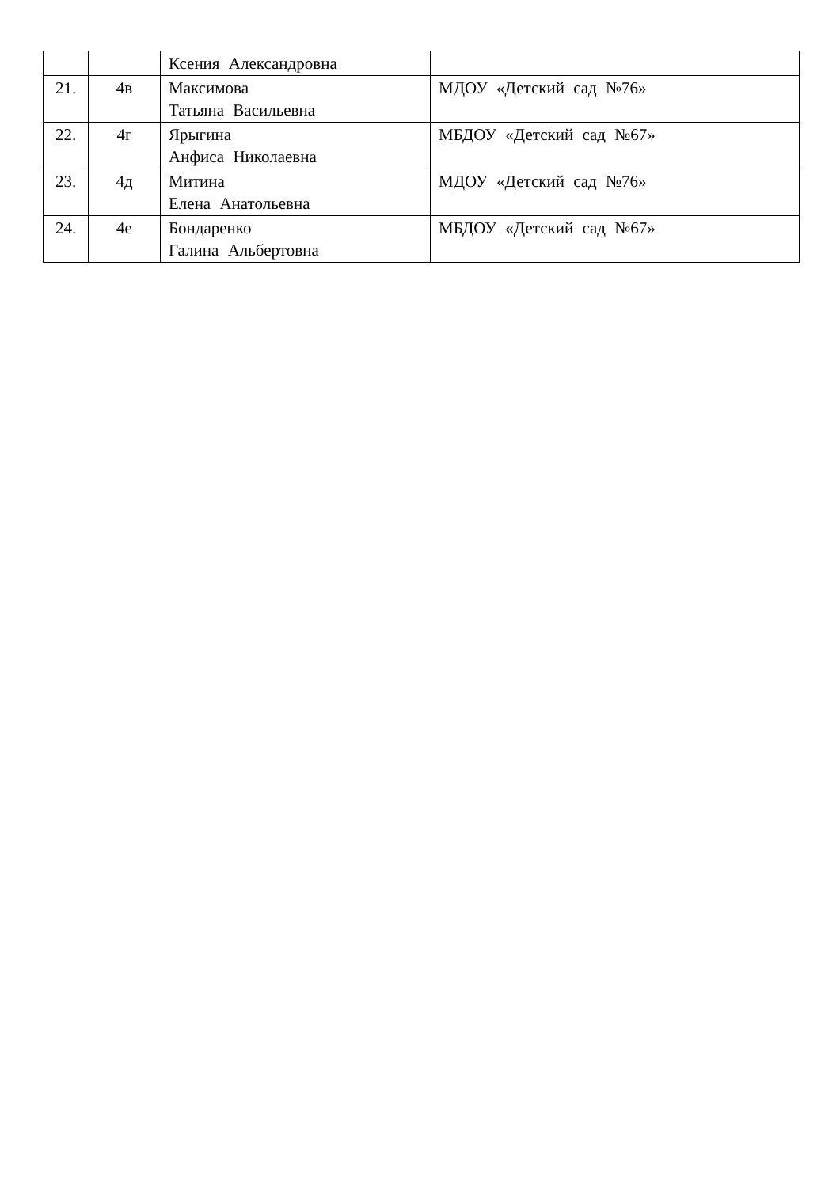| | | Ксения Александровна | |
| 21. | 4в | Максимова Татьяна Васильевна | МДОУ «Детский сад №76» |
| 22. | 4г | Ярыгина Анфиса Николаевна | МБДОУ «Детский сад №67» |
| 23. | 4д | Митина Елена Анатольевна | МДОУ «Детский сад №76» |
| 24. | 4е | Бондаренко Галина Альбертовна | МБДОУ «Детский сад №67» |